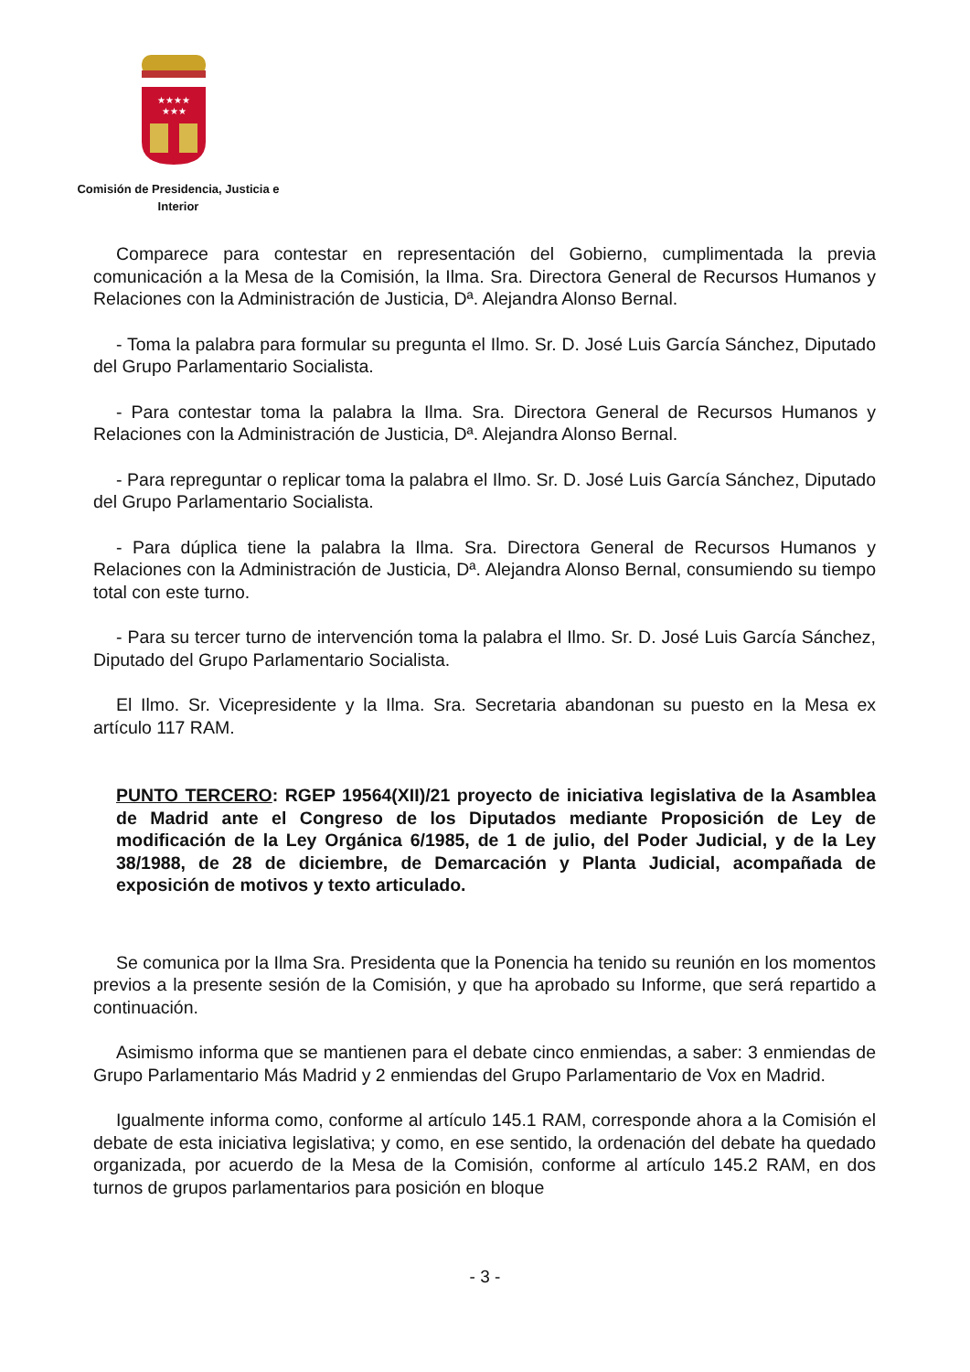★★★★
★★★
Comisión de Presidencia, Justicia e
Interior
Comparece para contestar en representación del Gobierno, cumplimentada la previa comunicación a la Mesa de la Comisión, la Ilma. Sra. Directora General de Recursos Humanos y Relaciones con la Administración de Justicia, Dª. Alejandra Alonso Bernal.
- Toma la palabra para formular su pregunta el Ilmo. Sr. D. José Luis García Sánchez, Diputado del Grupo Parlamentario Socialista.
- Para contestar toma la palabra la Ilma. Sra. Directora General de Recursos Humanos y Relaciones con la Administración de Justicia, Dª. Alejandra Alonso Bernal.
- Para repreguntar o replicar toma la palabra el Ilmo. Sr. D. José Luis García Sánchez, Diputado del Grupo Parlamentario Socialista.
- Para dúplica tiene la palabra la Ilma. Sra. Directora General de Recursos Humanos y Relaciones con la Administración de Justicia, Dª. Alejandra Alonso Bernal, consumiendo su tiempo total con este turno.
- Para su tercer turno de intervención toma la palabra el Ilmo. Sr. D. José Luis García Sánchez, Diputado del Grupo Parlamentario Socialista.
El Ilmo. Sr. Vicepresidente y la Ilma. Sra. Secretaria abandonan su puesto en la Mesa ex artículo 117 RAM.
PUNTO TERCERO: RGEP 19564(XII)/21 proyecto de iniciativa legislativa de la Asamblea de Madrid ante el Congreso de los Diputados mediante Proposición de Ley de modificación de la Ley Orgánica 6/1985, de 1 de julio, del Poder Judicial, y de la Ley 38/1988, de 28 de diciembre, de Demarcación y Planta Judicial, acompañada de exposición de motivos y texto articulado.
Se comunica por la Ilma Sra. Presidenta que la Ponencia ha tenido su reunión en los momentos previos a la presente sesión de la Comisión, y que ha aprobado su Informe, que será repartido a continuación.
Asimismo informa que se mantienen para el debate cinco enmiendas, a saber: 3 enmiendas de Grupo Parlamentario Más Madrid y 2 enmiendas del Grupo Parlamentario de Vox en Madrid.
Igualmente informa como, conforme al artículo 145.1 RAM, corresponde ahora a la Comisión el debate de esta iniciativa legislativa; y como, en ese sentido, la ordenación del debate ha quedado organizada, por acuerdo de la Mesa de la Comisión, conforme al artículo 145.2 RAM, en dos turnos de grupos parlamentarios para posición en bloque
- 3 -